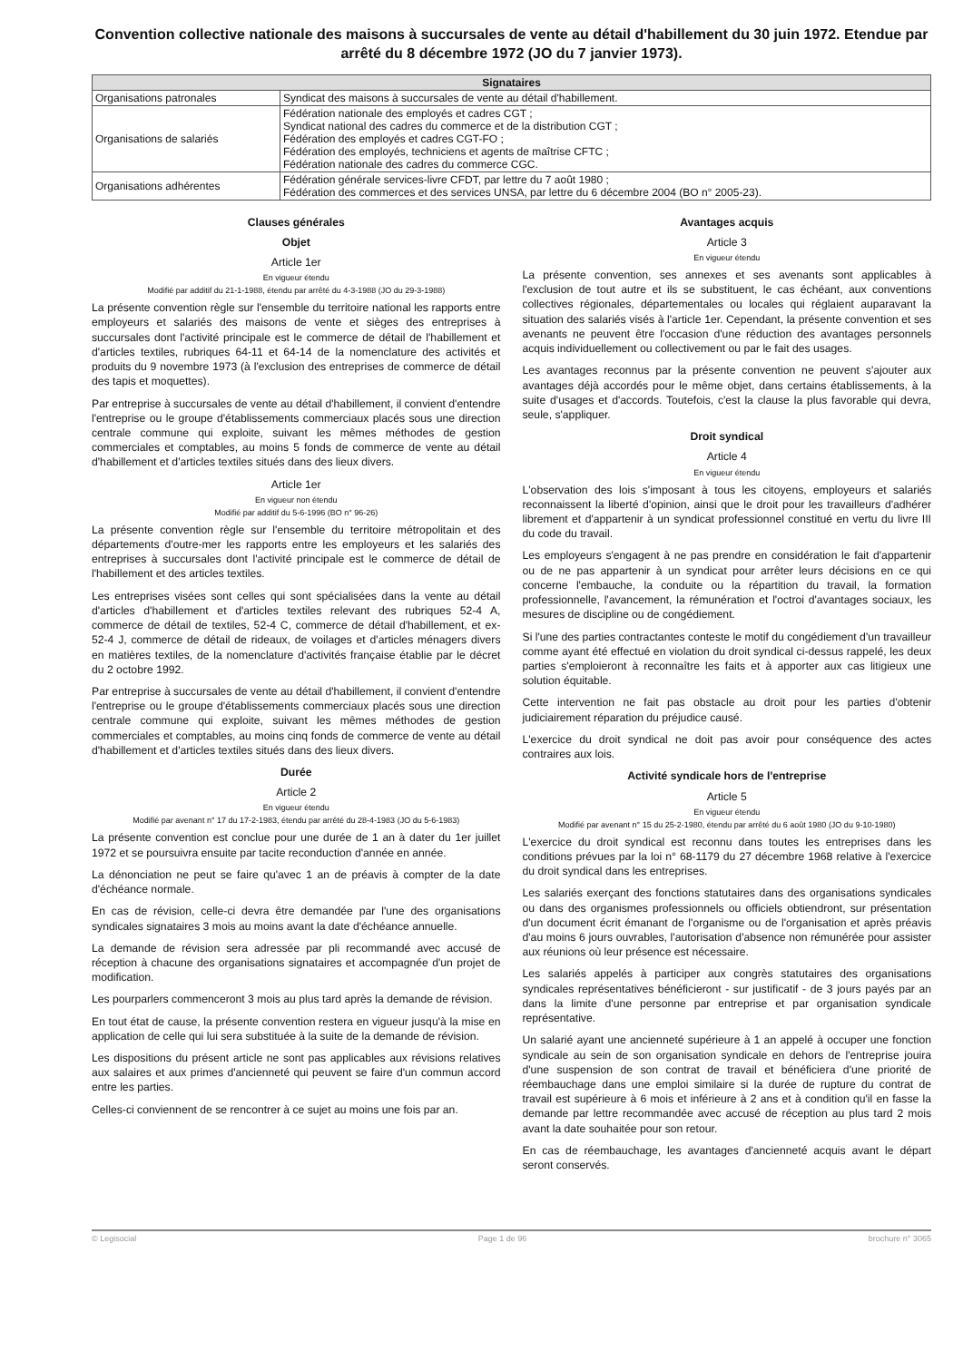Convention collective nationale des maisons à succursales de vente au détail d'habillement du 30 juin 1972. Etendue par arrêté du 8 décembre 1972 (JO du 7 janvier 1973).
| Signataires | |
| --- | --- |
| Organisations patronales | Syndicat des maisons à succursales de vente au détail d'habillement. |
| Organisations de salariés | Fédération nationale des employés et cadres CGT ; Syndicat national des cadres du commerce et de la distribution CGT ; Fédération des employés et cadres CGT-FO ; Fédération des employés, techniciens et agents de maîtrise CFTC ; Fédération nationale des cadres du commerce CGC. |
| Organisations adhérentes | Fédération générale services-livre CFDT, par lettre du 7 août 1980 ; Fédération des commerces et des services UNSA, par lettre du 6 décembre 2004 (BO n° 2005-23). |
Clauses générales
Objet
Article 1er
En vigueur étendu
Modifié par additif du 21-1-1988, étendu par arrêté du 4-3-1988 (JO du 29-3-1988)
La présente convention règle sur l'ensemble du territoire national les rapports entre employeurs et salariés des maisons de vente et sièges des entreprises à succursales dont l'activité principale est le commerce de détail de l'habillement et d'articles textiles, rubriques 64-11 et 64-14 de la nomenclature des activités et produits du 9 novembre 1973 (à l'exclusion des entreprises de commerce de détail des tapis et moquettes).
Par entreprise à succursales de vente au détail d'habillement, il convient d'entendre l'entreprise ou le groupe d'établissements commerciaux placés sous une direction centrale commune qui exploite, suivant les mêmes méthodes de gestion commerciales et comptables, au moins 5 fonds de commerce de vente au détail d'habillement et d'articles textiles situés dans des lieux divers.
Article 1er
En vigueur non étendu
Modifié par additif du 5-6-1996 (BO n° 96-26)
La présente convention règle sur l'ensemble du territoire métropolitain et des départements d'outre-mer les rapports entre les employeurs et les salariés des entreprises à succursales dont l'activité principale est le commerce de détail de l'habillement et des articles textiles.
Les entreprises visées sont celles qui sont spécialisées dans la vente au détail d'articles d'habillement et d'articles textiles relevant des rubriques 52-4 A, commerce de détail de textiles, 52-4 C, commerce de détail d'habillement, et ex-52-4 J, commerce de détail de rideaux, de voilages et d'articles ménagers divers en matières textiles, de la nomenclature d'activités française établie par le décret du 2 octobre 1992.
Par entreprise à succursales de vente au détail d'habillement, il convient d'entendre l'entreprise ou le groupe d'établissements commerciaux placés sous une direction centrale commune qui exploite, suivant les mêmes méthodes de gestion commerciales et comptables, au moins cinq fonds de commerce de vente au détail d'habillement et d'articles textiles situés dans des lieux divers.
Durée
Article 2
En vigueur étendu
Modifié par avenant n° 17 du 17-2-1983, étendu par arrêté du 28-4-1983 (JO du 5-6-1983)
La présente convention est conclue pour une durée de 1 an à dater du 1er juillet 1972 et se poursuivra ensuite par tacite reconduction d'année en année.
La dénonciation ne peut se faire qu'avec 1 an de préavis à compter de la date d'échéance normale.
En cas de révision, celle-ci devra être demandée par l'une des organisations syndicales signataires 3 mois au moins avant la date d'échéance annuelle.
La demande de révision sera adressée par pli recommandé avec accusé de réception à chacune des organisations signataires et accompagnée d'un projet de modification.
Les pourparlers commenceront 3 mois au plus tard après la demande de révision.
En tout état de cause, la présente convention restera en vigueur jusqu'à la mise en application de celle qui lui sera substituée à la suite de la demande de révision.
Les dispositions du présent article ne sont pas applicables aux révisions relatives aux salaires et aux primes d'ancienneté qui peuvent se faire d'un commun accord entre les parties.
Celles-ci conviennent de se rencontrer à ce sujet au moins une fois par an.
Avantages acquis
Article 3
En vigueur étendu
La présente convention, ses annexes et ses avenants sont applicables à l'exclusion de tout autre et ils se substituent, le cas échéant, aux conventions collectives régionales, départementales ou locales qui réglaient auparavant la situation des salariés visés à l'article 1er. Cependant, la présente convention et ses avenants ne peuvent être l'occasion d'une réduction des avantages personnels acquis individuellement ou collectivement ou par le fait des usages.
Les avantages reconnus par la présente convention ne peuvent s'ajouter aux avantages déjà accordés pour le même objet, dans certains établissements, à la suite d'usages et d'accords. Toutefois, c'est la clause la plus favorable qui devra, seule, s'appliquer.
Droit syndical
Article 4
En vigueur étendu
L'observation des lois s'imposant à tous les citoyens, employeurs et salariés reconnaissent la liberté d'opinion, ainsi que le droit pour les travailleurs d'adhérer librement et d'appartenir à un syndicat professionnel constitué en vertu du livre III du code du travail.
Les employeurs s'engagent à ne pas prendre en considération le fait d'appartenir ou de ne pas appartenir à un syndicat pour arrêter leurs décisions en ce qui concerne l'embauche, la conduite ou la répartition du travail, la formation professionnelle, l'avancement, la rémunération et l'octroi d'avantages sociaux, les mesures de discipline ou de congédiement.
Si l'une des parties contractantes conteste le motif du congédiement d'un travailleur comme ayant été effectué en violation du droit syndical ci-dessus rappelé, les deux parties s'emploieront à reconnaître les faits et à apporter aux cas litigieux une solution équitable.
Cette intervention ne fait pas obstacle au droit pour les parties d'obtenir judiciairement réparation du préjudice causé.
L'exercice du droit syndical ne doit pas avoir pour conséquence des actes contraires aux lois.
Activité syndicale hors de l'entreprise
Article 5
En vigueur étendu
Modifié par avenant n° 15 du 25-2-1980, étendu par arrêté du 6 août 1980 (JO du 9-10-1980)
L'exercice du droit syndical est reconnu dans toutes les entreprises dans les conditions prévues par la loi n° 68-1179 du 27 décembre 1968 relative à l'exercice du droit syndical dans les entreprises.
Les salariés exerçant des fonctions statutaires dans des organisations syndicales ou dans des organismes professionnels ou officiels obtiendront, sur présentation d'un document écrit émanant de l'organisme ou de l'organisation et après préavis d'au moins 6 jours ouvrables, l'autorisation d'absence non rémunérée pour assister aux réunions où leur présence est nécessaire.
Les salariés appelés à participer aux congrès statutaires des organisations syndicales représentatives bénéficieront - sur justificatif - de 3 jours payés par an dans la limite d'une personne par entreprise et par organisation syndicale représentative.
Un salarié ayant une ancienneté supérieure à 1 an appelé à occuper une fonction syndicale au sein de son organisation syndicale en dehors de l'entreprise jouira d'une suspension de son contrat de travail et bénéficiera d'une priorité de réembauchage dans une emploi similaire si la durée de rupture du contrat de travail est supérieure à 6 mois et inférieure à 2 ans et à condition qu'il en fasse la demande par lettre recommandée avec accusé de réception au plus tard 2 mois avant la date souhaitée pour son retour.
En cas de réembauchage, les avantages d'ancienneté acquis avant le départ seront conservés.
© Legisocial Page 1 de 96 brochure n° 3065